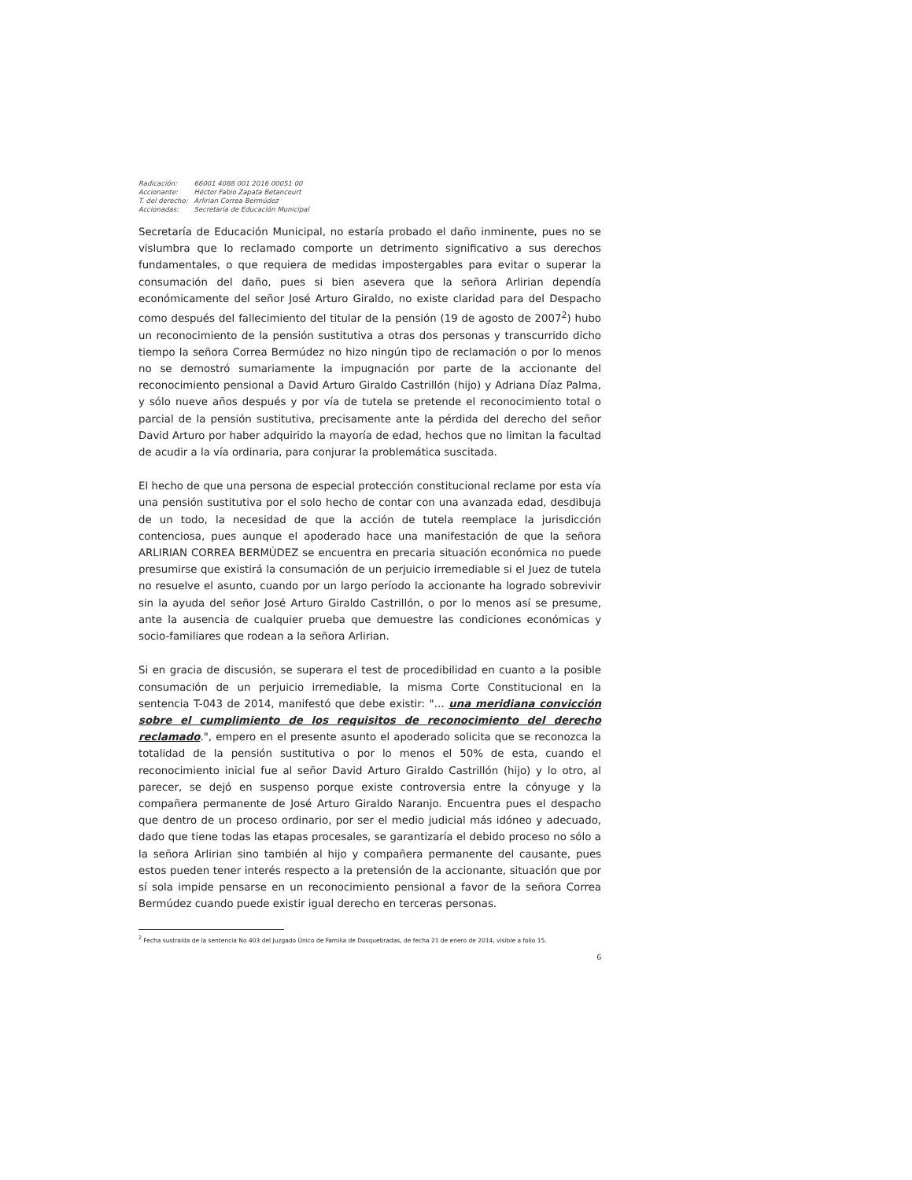| Radicación: | 66001 4088 001 2016 00051 00 |
| Accionante: | Héctor Fabio Zapata Betancourt |
| T. del derecho: | Arlirian Correa Bermúdez |
| Accionadas: | Secretaria de Educación Municipal |
Secretaría de Educación Municipal, no estaría probado el daño inminente, pues no se vislumbra que lo reclamado comporte un detrimento significativo a sus derechos fundamentales, o que requiera de medidas impostergables para evitar o superar la consumación del daño, pues si bien asevera que la señora Arlirian dependía económicamente del señor José Arturo Giraldo, no existe claridad para del Despacho como después del fallecimiento del titular de la pensión (19 de agosto de 2007<sup>2</sup>) hubo un reconocimiento de la pensión sustitutiva a otras dos personas y transcurrido dicho tiempo la señora Correa Bermúdez no hizo ningún tipo de reclamación o por lo menos no se demostró sumariamente la impugnación por parte de la accionante del reconocimiento pensional a David Arturo Giraldo Castrillón (hijo) y Adriana Díaz Palma, y sólo nueve años después y por vía de tutela se pretende el reconocimiento total o parcial de la pensión sustitutiva, precisamente ante la pérdida del derecho del señor David Arturo por haber adquirido la mayoría de edad, hechos que no limitan la facultad de acudir a la vía ordinaria, para conjurar la problemática suscitada.
El hecho de que una persona de especial protección constitucional reclame por esta vía una pensión sustitutiva por el solo hecho de contar con una avanzada edad, desdibuja de un todo, la necesidad de que la acción de tutela reemplace la jurisdicción contenciosa, pues aunque el apoderado hace una manifestación de que la señora ARLIRIAN CORREA BERMÚDEZ se encuentra en precaria situación económica no puede presumirse que existirá la consumación de un perjuicio irremediable si el Juez de tutela no resuelve el asunto, cuando por un largo período la accionante ha logrado sobrevivir sin la ayuda del señor José Arturo Giraldo Castrillón, o por lo menos así se presume, ante la ausencia de cualquier prueba que demuestre las condiciones económicas y socio-familiares que rodean a la señora Arlirian.
Si en gracia de discusión, se superara el test de procedibilidad en cuanto a la posible consumación de un perjuicio irremediable, la misma Corte Constitucional en la sentencia T-043 de 2014, manifestó que debe existir: "… una meridiana convicción sobre el cumplimiento de los requisitos de reconocimiento del derecho reclamado.", empero en el presente asunto el apoderado solicita que se reconozca la totalidad de la pensión sustitutiva o por lo menos el 50% de esta, cuando el reconocimiento inicial fue al señor David Arturo Giraldo Castrillón (hijo) y lo otro, al parecer, se dejó en suspenso porque existe controversia entre la cónyuge y la compañera permanente de José Arturo Giraldo Naranjo. Encuentra pues el despacho que dentro de un proceso ordinario, por ser el medio judicial más idóneo y adecuado, dado que tiene todas las etapas procesales, se garantizaría el debido proceso no sólo a la señora Arlirian sino también al hijo y compañera permanente del causante, pues estos pueden tener interés respecto a la pretensión de la accionante, situación que por sí sola impide pensarse en un reconocimiento pensional a favor de la señora Correa Bermúdez cuando puede existir igual derecho en terceras personas.
<sup>2</sup> Fecha sustraída de la sentencia No 403 del Juzgado Único de Familia de Dosquebradas, de fecha 21 de enero de 2014, visible a folio 15.
6